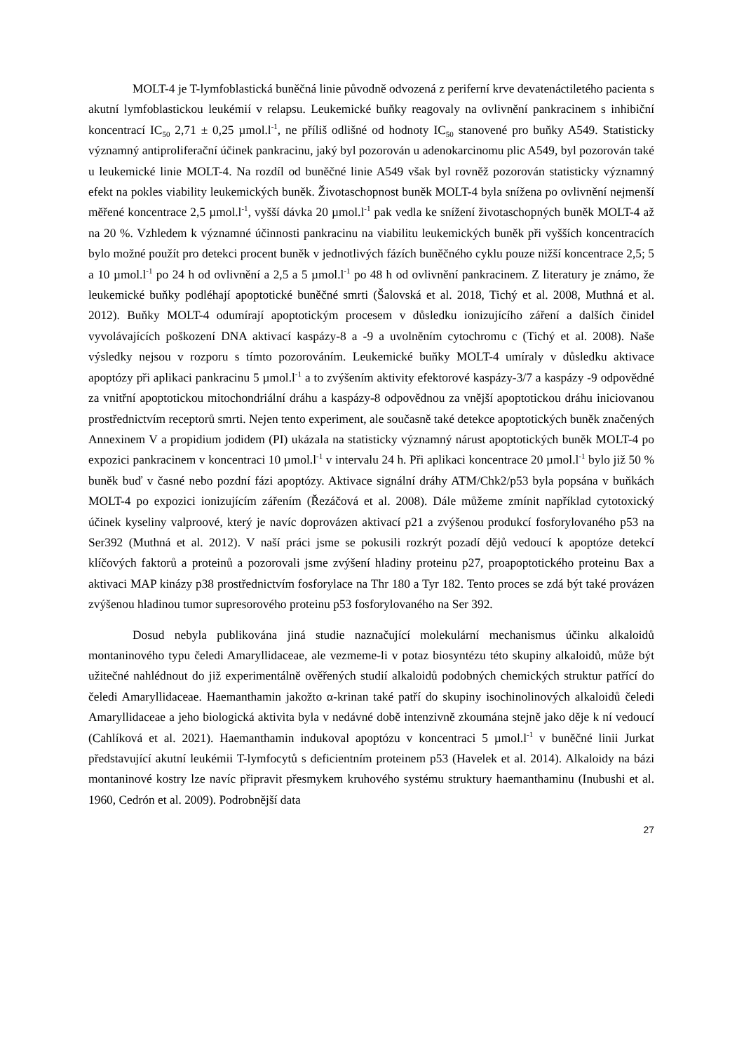MOLT-4 je T-lymfoblastická buněčná linie původně odvozená z periferní krve devatenáctiletého pacienta s akutní lymfoblastickou leukémií v relapsu. Leukemické buňky reagovaly na ovlivnění pankracinem s inhibiční koncentrací IC<sub>50</sub> 2,71 ± 0,25 µmol.l<sup>-1</sup>, ne příliš odlišné od hodnoty IC<sub>50</sub> stanovené pro buňky A549. Statisticky významný antiproliferační účinek pankracinu, jaký byl pozorován u adenokarcinomu plic A549, byl pozorován také u leukemické linie MOLT-4. Na rozdíl od buněčné linie A549 však byl rovněž pozorován statisticky významný efekt na pokles viability leukemických buněk. Životaschopnost buněk MOLT-4 byla snížena po ovlivnění nejmenší měřené koncentrace 2,5 µmol.l<sup>-1</sup>, vyšší dávka 20 µmol.l<sup>-1</sup> pak vedla ke snížení životaschopných buněk MOLT-4 až na 20 %. Vzhledem k významné účinnosti pankracinu na viabilitu leukemických buněk při vyšších koncentracích bylo možné použít pro detekci procent buněk v jednotlivých fázích buněčného cyklu pouze nižší koncentrace 2,5; 5 a 10 µmol.l<sup>-1</sup> po 24 h od ovlivnění a 2,5 a 5 µmol.l<sup>-1</sup> po 48 h od ovlivnění pankracinem. Z literatury je známo, že leukemické buňky podléhají apoptotické buněčné smrti (Šalovská et al. 2018, Tichý et al. 2008, Muthná et al. 2012). Buňky MOLT-4 odumírají apoptotickým procesem v důsledku ionizujícího záření a dalších činidel vyvolávajících poškození DNA aktivací kaspázy-8 a -9 a uvolněním cytochromu c (Tichý et al. 2008). Naše výsledky nejsou v rozporu s tímto pozorováním. Leukemické buňky MOLT-4 umíraly v důsledku aktivace apoptózy při aplikaci pankracinu 5 µmol.l<sup>-1</sup> a to zvýšením aktivity efektorové kaspázy-3/7 a kaspázy -9 odpovědné za vnitřní apoptotickou mitochondriální dráhu a kaspázy-8 odpovědnou za vnější apoptotickou dráhu iniciovanou prostřednictvím receptorů smrti. Nejen tento experiment, ale současně také detekce apoptotických buněk značených Annexinem V a propidium jodidem (PI) ukázala na statisticky významný nárust apoptotických buněk MOLT-4 po expozici pankracinem v koncentraci 10 µmol.l<sup>-1</sup> v intervalu 24 h. Při aplikaci koncentrace 20 µmol.l<sup>-1</sup> bylo již 50 % buněk buď v časné nebo pozdní fázi apoptózy. Aktivace signální dráhy ATM/Chk2/p53 byla popsána v buňkách MOLT-4 po expozici ionizujícím zářením (Řezáčová et al. 2008). Dále můžeme zmínit například cytotoxický účinek kyseliny valproové, který je navíc doprovázen aktivací p21 a zvýšenou produkcí fosforylovaného p53 na Ser392 (Muthná et al. 2012). V naší práci jsme se pokusili rozkrýt pozadí dějů vedoucí k apoptóze detekcí klíčových faktorů a proteinů a pozorovali jsme zvýšení hladiny proteinu p27, proapoptotického proteinu Bax a aktivaci MAP kinázy p38 prostřednictvím fosforylace na Thr 180 a Tyr 182. Tento proces se zdá být také provázen zvýšenou hladinou tumor supresorového proteinu p53 fosforylovaného na Ser 392.
Dosud nebyla publikována jiná studie naznačující molekulární mechanismus účinku alkaloidů montaninového typu čeledi Amaryllidaceae, ale vezmeme-li v potaz biosyntézu této skupiny alkaloidů, může být užitečné nahlédnout do již experimentálně ověřených studií alkaloidů podobných chemických struktur patřící do čeledi Amaryllidaceae. Haemanthamin jakožto α-krinan také patří do skupiny isochinolinových alkaloidů čeledi Amaryllidaceae a jeho biologická aktivita byla v nedávné době intenzivně zkoumána stejně jako děje k ní vedoucí (Cahlíková et al. 2021). Haemanthamin indukoval apoptózu v koncentraci 5 µmol.l<sup>-1</sup> v buněčné linii Jurkat představující akutní leukémii T-lymfocytů s deficientním proteinem p53 (Havelek et al. 2014). Alkaloidy na bázi montaninové kostry lze navíc připravit přesmykem kruhového systému struktury haemanthaminu (Inubushi et al. 1960, Cedrón et al. 2009). Podrobnější data
27